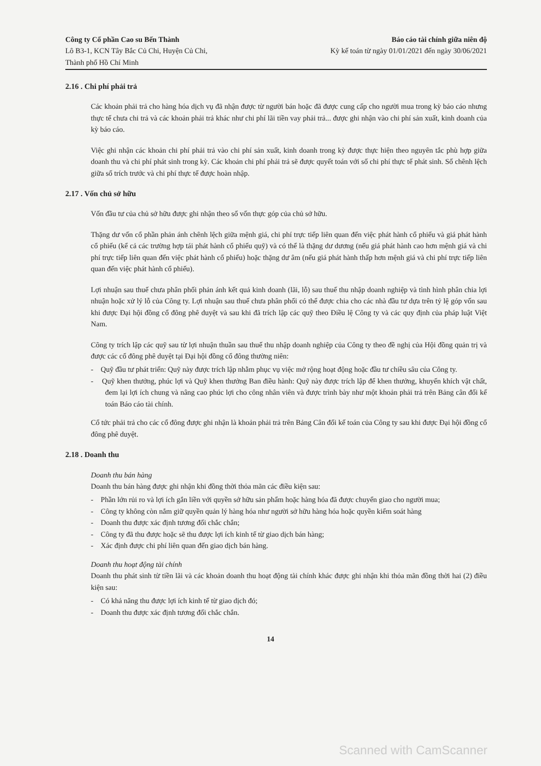Công ty Cổ phần Cao su Bến Thành
Lô B3-1, KCN Tây Bắc Củ Chi, Huyện Củ Chi,
Thành phố Hồ Chí Minh
Báo cáo tài chính giữa niên độ
Kỳ kế toán từ ngày 01/01/2021 đến ngày 30/06/2021
2.16 . Chi phí phải trả
Các khoản phải trả cho hàng hóa dịch vụ đã nhận được từ người bán hoặc đã được cung cấp cho người mua trong kỳ báo cáo nhưng thực tế chưa chi trả và các khoản phải trả khác như chi phí lãi tiền vay phải trả... được ghi nhận vào chi phí sản xuất, kinh doanh của kỳ báo cáo.
Việc ghi nhận các khoản chi phí phải trả vào chi phí sản xuất, kinh doanh trong kỳ được thực hiện theo nguyên tắc phù hợp giữa doanh thu và chi phí phát sinh trong kỳ. Các khoản chi phí phải trả sẽ được quyết toán với số chi phí thực tế phát sinh. Số chênh lệch giữa số trích trước và chi phí thực tế được hoàn nhập.
2.17 . Vốn chủ sở hữu
Vốn đầu tư của chủ sở hữu được ghi nhận theo số vốn thực góp của chủ sở hữu.
Thặng dư vốn cổ phần phản ánh chênh lệch giữa mệnh giá, chi phí trực tiếp liên quan đến việc phát hành cổ phiếu và giá phát hành cổ phiếu (kể cả các trường hợp tái phát hành cổ phiếu quỹ) và có thể là thặng dư dương (nếu giá phát hành cao hơn mệnh giá và chi phí trực tiếp liên quan đến việc phát hành cổ phiếu) hoặc thặng dư âm (nếu giá phát hành thấp hơn mệnh giá và chi phí trực tiếp liên quan đến việc phát hành cổ phiếu).
Lợi nhuận sau thuế chưa phân phối phản ánh kết quả kinh doanh (lãi, lỗ) sau thuế thu nhập doanh nghiệp và tình hình phân chia lợi nhuận hoặc xử lý lỗ của Công ty. Lợi nhuận sau thuế chưa phân phối có thể được chia cho các nhà đầu tư dựa trên tỷ lệ góp vốn sau khi được Đại hội đồng cổ đông phê duyệt và sau khi đã trích lập các quỹ theo Điều lệ Công ty và các quy định của pháp luật Việt Nam.
Công ty trích lập các quỹ sau từ lợi nhuận thuần sau thuế thu nhập doanh nghiệp của Công ty theo đề nghị của Hội đồng quản trị và được các cổ đông phê duyệt tại Đại hội đồng cổ đông thường niên:
- Quỹ đầu tư phát triển: Quỹ này được trích lập nhằm phục vụ việc mở rộng hoạt động hoặc đầu tư chiều sâu của Công ty.
- Quỹ khen thưởng, phúc lợi và Quỹ khen thưởng Ban điều hành: Quỹ này được trích lập để khen thưởng, khuyến khích vật chất, đem lại lợi ích chung và nâng cao phúc lợi cho công nhân viên và được trình bày như một khoản phải trả trên Bảng cân đối kế toán Báo cáo tài chính.
Cổ tức phải trả cho các cổ đông được ghi nhận là khoản phải trả trên Bảng Cân đối kế toán của Công ty sau khi được Đại hội đồng cổ đông phê duyệt.
2.18 . Doanh thu
Doanh thu bán hàng
Doanh thu bán hàng được ghi nhận khi đồng thời thỏa mãn các điều kiện sau:
- Phần lớn rủi ro và lợi ích gắn liền với quyền sở hữu sản phẩm hoặc hàng hóa đã được chuyển giao cho người mua;
- Công ty không còn nắm giữ quyền quản lý hàng hóa như người sở hữu hàng hóa hoặc quyền kiểm soát hàng
- Doanh thu được xác định tương đối chắc chắn;
- Công ty đã thu được hoặc sẽ thu được lợi ích kinh tế từ giao dịch bán hàng;
- Xác định được chi phí liên quan đến giao dịch bán hàng.
Doanh thu hoạt động tài chính
Doanh thu phát sinh từ tiền lãi và các khoản doanh thu hoạt động tài chính khác được ghi nhận khi thỏa mãn đồng thời hai (2) điều kiện sau:
- Có khả năng thu được lợi ích kinh tế từ giao dịch đó;
- Doanh thu được xác định tương đối chắc chắn.
14
Scanned with CamScanner